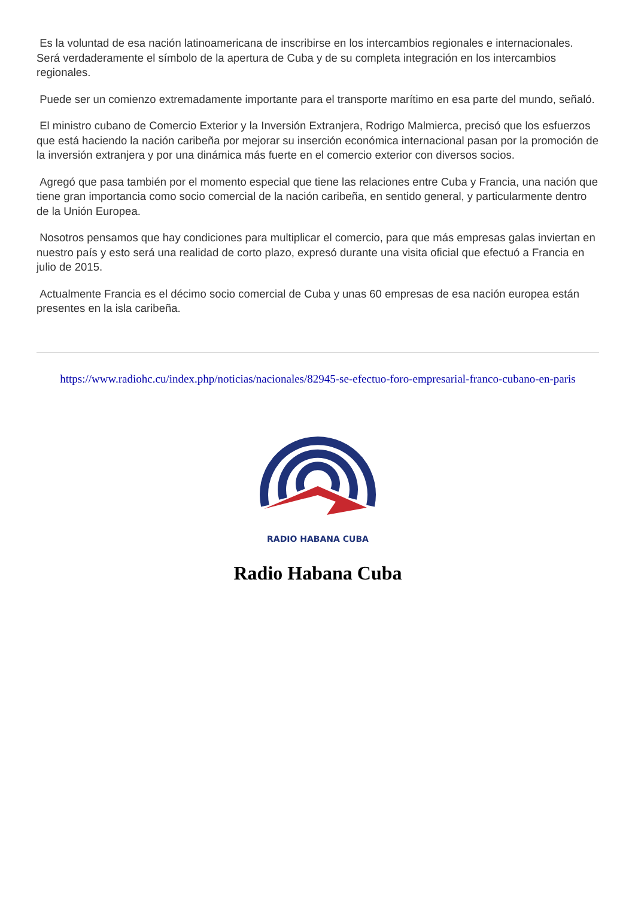Es la voluntad de esa nación latinoamericana de inscribirse en los intercambios regionales e internacionales. Será verdaderamente el símbolo de la apertura de Cuba y de su completa integración en los intercambios regionales.
Puede ser un comienzo extremadamente importante para el transporte marítimo en esa parte del mundo, señaló.
El ministro cubano de Comercio Exterior y la Inversión Extranjera, Rodrigo Malmierca, precisó que los esfuerzos que está haciendo la nación caribeña por mejorar su inserción económica internacional pasan por la promoción de la inversión extranjera y por una dinámica más fuerte en el comercio exterior con diversos socios.
Agregó que pasa también por el momento especial que tiene las relaciones entre Cuba y Francia, una nación que tiene gran importancia como socio comercial de la nación caribeña, en sentido general, y particularmente dentro de la Unión Europea.
Nosotros pensamos que hay condiciones para multiplicar el comercio, para que más empresas galas inviertan en nuestro país y esto será una realidad de corto plazo, expresó durante una visita oficial que efectuó a Francia en julio de 2015.
Actualmente Francia es el décimo socio comercial de Cuba y unas 60 empresas de esa nación europea están presentes en la isla caribeña.
https://www.radiohc.cu/index.php/noticias/nacionales/82945-se-efectuo-foro-empresarial-franco-cubano-en-paris
RADIO HABANA CUBA
Radio Habana Cuba